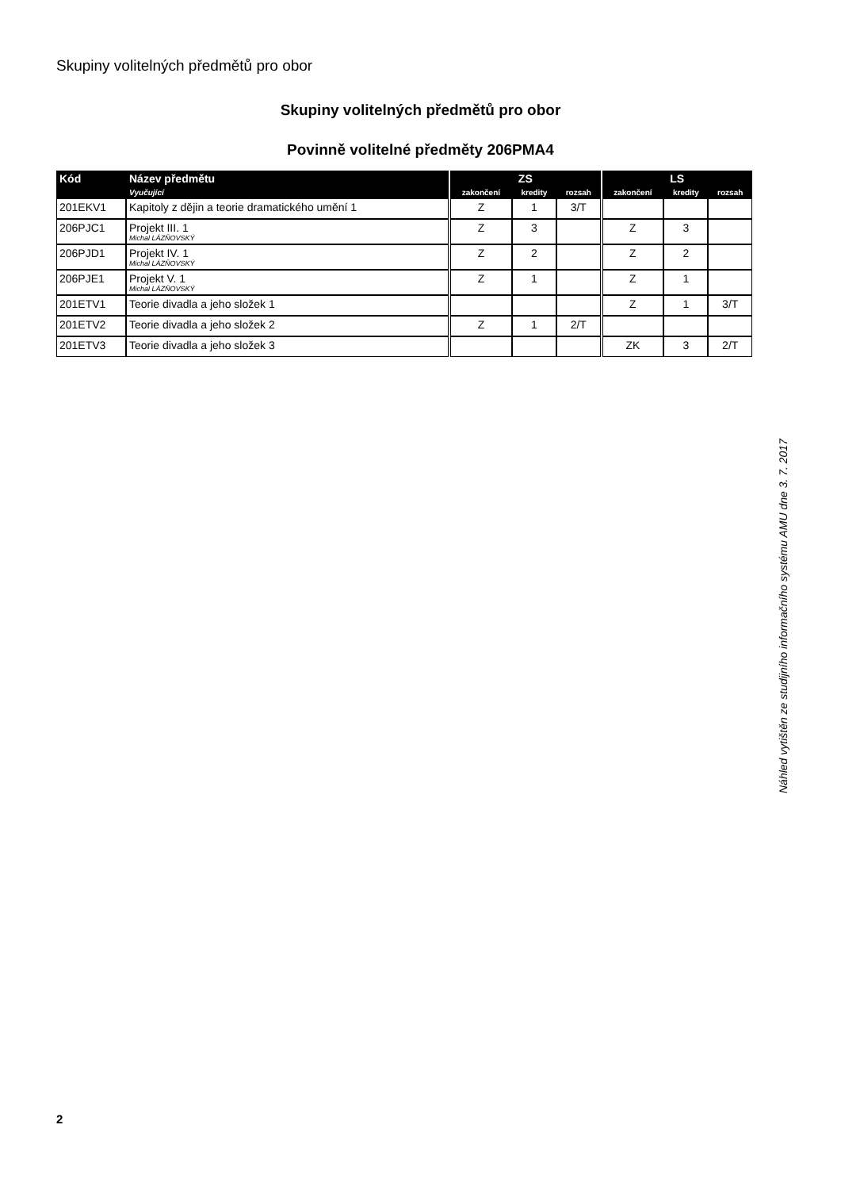Skupiny volitelných předmětů pro obor
Skupiny volitelných předmětů pro obor
Povinně volitelné předměty 206PMA4
| Kód | Název předmětu | | ZS | | | | LS | | |
| --- | --- | --- | --- | --- | --- | --- | --- | --- | --- |
| | Vyučující | | zakončení | kredity | rozsah | | zakončení | kredity | rozsah |
| 201EKV1 | Kapitoly z dějin a teorie dramatického umění 1 | | Z | 1 | 3/T | | | | |
| 206PJC1 | Projekt III. 1 Michal LÁZŇOVSKÝ | | Z | 3 | | | Z | 3 | |
| 206PJD1 | Projekt IV. 1 Michal LÁZŇOVSKÝ | | Z | 2 | | | Z | 2 | |
| 206PJE1 | Projekt V. 1 Michal LÁZŇOVSKÝ | | Z | 1 | | | Z | 1 | |
| 201ETV1 | Teorie divadla a jeho složek 1 | | | | | | Z | 1 | 3/T |
| 201ETV2 | Teorie divadla a jeho složek 2 | | Z | 1 | 2/T | | | | |
| 201ETV3 | Teorie divadla a jeho složek 3 | | | | | | ZK | 3 | 2/T |
Náhled vytištěn ze studijního informačního systému AMU dne 3. 7. 2017
2